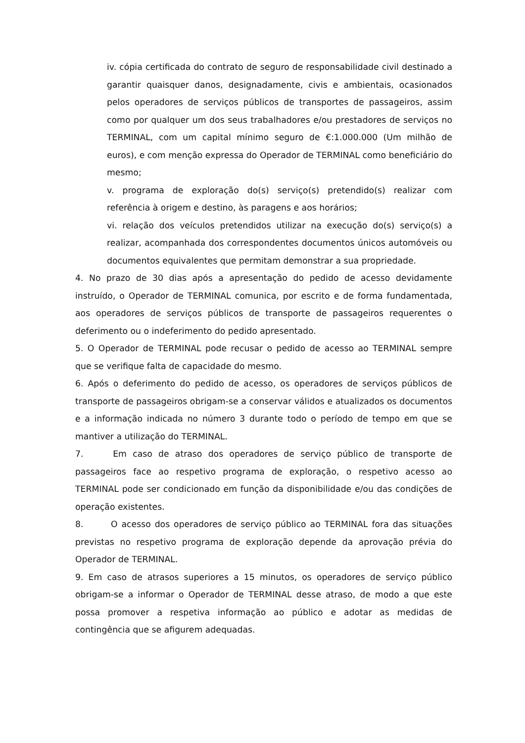iv. cópia certificada do contrato de seguro de responsabilidade civil destinado a garantir quaisquer danos, designadamente, civis e ambientais, ocasionados pelos operadores de serviços públicos de transportes de passageiros, assim como por qualquer um dos seus trabalhadores e/ou prestadores de serviços no TERMINAL, com um capital mínimo seguro de €:1.000.000 (Um milhão de euros), e com menção expressa do Operador de TERMINAL como beneficiário do mesmo;
v. programa de exploração do(s) serviço(s) pretendido(s) realizar com referência à origem e destino, às paragens e aos horários;
vi. relação dos veículos pretendidos utilizar na execução do(s) serviço(s) a realizar, acompanhada dos correspondentes documentos únicos automóveis ou documentos equivalentes que permitam demonstrar a sua propriedade.
4. No prazo de 30 dias após a apresentação do pedido de acesso devidamente instruído, o Operador de TERMINAL comunica, por escrito e de forma fundamentada, aos operadores de serviços públicos de transporte de passageiros requerentes o deferimento ou o indeferimento do pedido apresentado.
5. O Operador de TERMINAL pode recusar o pedido de acesso ao TERMINAL sempre que se verifique falta de capacidade do mesmo.
6. Após o deferimento do pedido de acesso, os operadores de serviços públicos de transporte de passageiros obrigam-se a conservar válidos e atualizados os documentos e a informação indicada no número 3 durante todo o período de tempo em que se mantiver a utilização do TERMINAL.
7. Em caso de atraso dos operadores de serviço público de transporte de passageiros face ao respetivo programa de exploração, o respetivo acesso ao TERMINAL pode ser condicionado em função da disponibilidade e/ou das condições de operação existentes.
8. O acesso dos operadores de serviço público ao TERMINAL fora das situações previstas no respetivo programa de exploração depende da aprovação prévia do Operador de TERMINAL.
9. Em caso de atrasos superiores a 15 minutos, os operadores de serviço público obrigam-se a informar o Operador de TERMINAL desse atraso, de modo a que este possa promover a respetiva informação ao público e adotar as medidas de contingência que se afigurem adequadas.